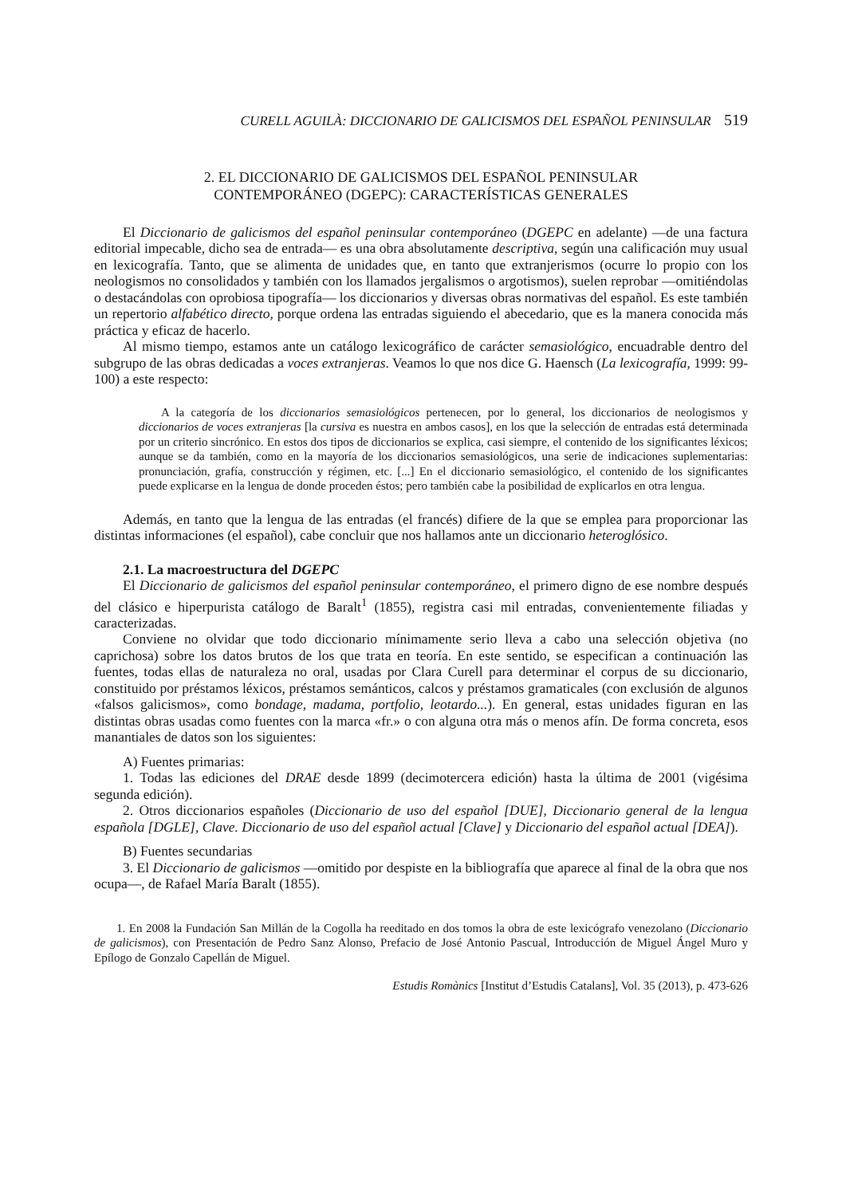CURELL AGUILÀ: DICCIONARIO DE GALICISMOS DEL ESPAÑOL PENINSULAR 519
2. EL DICCIONARIO DE GALICISMOS DEL ESPAÑOL PENINSULAR
CONTEMPORÁNEO (DGEPC): CARACTERÍSTICAS GENERALES
El Diccionario de galicismos del español peninsular contemporáneo (DGEPC en adelante) —de una factura editorial impecable, dicho sea de entrada— es una obra absolutamente descriptiva, según una calificación muy usual en lexicografía. Tanto, que se alimenta de unidades que, en tanto que extranjerismos (ocurre lo propio con los neologismos no consolidados y también con los llamados jergalismos o argotismos), suelen reprobar —omitiéndolas o destacándolas con oprobiosa tipografía— los diccionarios y diversas obras normativas del español. Es este también un repertorio alfabético directo, porque ordena las entradas siguiendo el abecedario, que es la manera conocida más práctica y eficaz de hacerlo.
Al mismo tiempo, estamos ante un catálogo lexicográfico de carácter semasiológico, encuadrable dentro del subgrupo de las obras dedicadas a voces extranjeras. Veamos lo que nos dice G. Haensch (La lexicografía, 1999: 99-100) a este respecto:
A la categoría de los diccionarios semasiológicos pertenecen, por lo general, los diccionarios de neologismos y diccionarios de voces extranjeras [la cursiva es nuestra en ambos casos], en los que la selección de entradas está determinada por un criterio sincrónico. En estos dos tipos de diccionarios se explica, casi siempre, el contenido de los significantes léxicos; aunque se da también, como en la mayoría de los diccionarios semasiológicos, una serie de indicaciones suplementarias: pronunciación, grafía, construcción y régimen, etc. [...] En el diccionario semasiológico, el contenido de los significantes puede explicarse en la lengua de donde proceden éstos; pero también cabe la posibilidad de explicarlos en otra lengua.
Además, en tanto que la lengua de las entradas (el francés) difiere de la que se emplea para proporcionar las distintas informaciones (el español), cabe concluir que nos hallamos ante un diccionario heteroglósico.
2.1. La macroestructura del DGEPC
El Diccionario de galicismos del español peninsular contemporáneo, el primero digno de ese nombre después del clásico e hiperpurista catálogo de Baralt<sup>1</sup> (1855), registra casi mil entradas, convenientemente filiadas y caracterizadas.
Conviene no olvidar que todo diccionario mínimamente serio lleva a cabo una selección objetiva (no caprichosa) sobre los datos brutos de los que trata en teoría. En este sentido, se especifican a continuación las fuentes, todas ellas de naturaleza no oral, usadas por Clara Curell para determinar el corpus de su diccionario, constituido por préstamos léxicos, préstamos semánticos, calcos y préstamos gramaticales (con exclusión de algunos «falsos galicismos», como bondage, madama, portfolio, leotardo...). En general, estas unidades figuran en las distintas obras usadas como fuentes con la marca «fr.» o con alguna otra más o menos afín. De forma concreta, esos manantiales de datos son los siguientes:
A) Fuentes primarias:
1. Todas las ediciones del DRAE desde 1899 (decimotercera edición) hasta la última de 2001 (vigésima segunda edición).
2. Otros diccionarios españoles (Diccionario de uso del español [DUE], Diccionario general de la lengua española [DGLE], Clave. Diccionario de uso del español actual [Clave] y Diccionario del español actual [DEA]).
B) Fuentes secundarias
3. El Diccionario de galicismos —omitido por despiste en la bibliografía que aparece al final de la obra que nos ocupa—, de Rafael María Baralt (1855).
1. En 2008 la Fundación San Millán de la Cogolla ha reeditado en dos tomos la obra de este lexicógrafo venezolano (Diccionario de galicismos), con Presentación de Pedro Sanz Alonso, Prefacio de José Antonio Pascual, Introducción de Miguel Ángel Muro y Epílogo de Gonzalo Capellán de Miguel.
Estudis Romànics [Institut d’Estudis Catalans], Vol. 35 (2013), p. 473-626